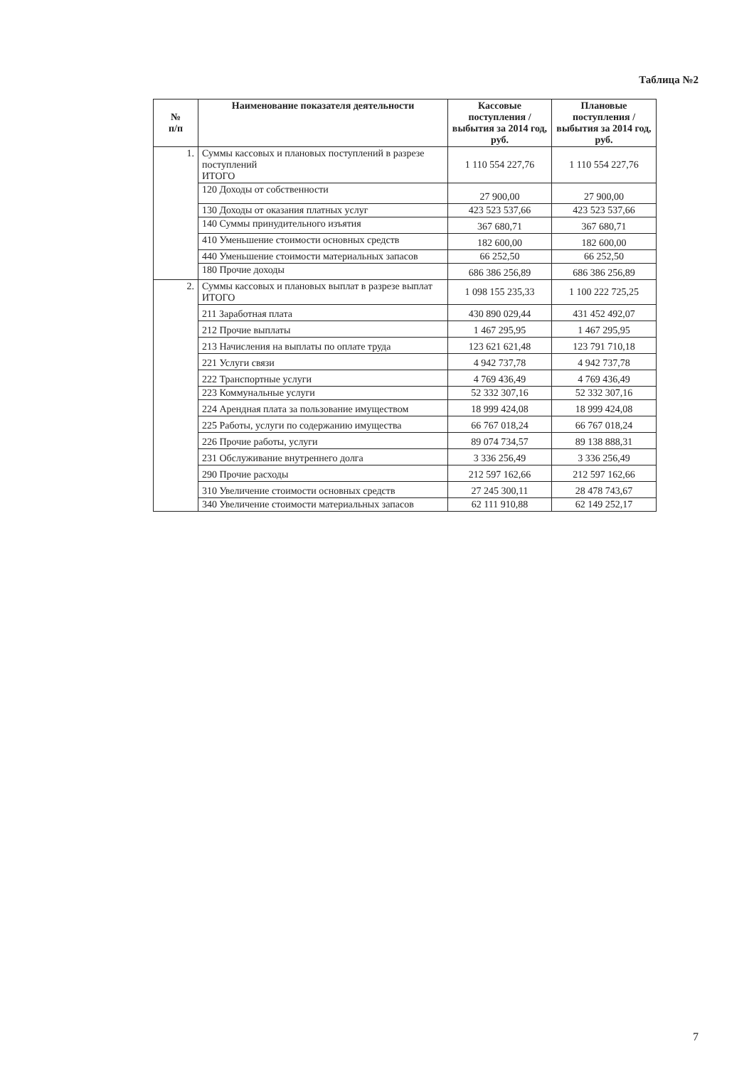Таблица №2
| № п/п | Наименование показателя деятельности | Кассовые поступления / выбытия за 2014 год, руб. | Плановые поступления / выбытия за 2014 год, руб. |
| --- | --- | --- | --- |
| 1. | Суммы кассовых и плановых поступлений в разрезе поступлений ИТОГО | 1 110 554 227,76 | 1 110 554 227,76 |
| | 120 Доходы от собственности | 27 900,00 | 27 900,00 |
| | 130 Доходы от оказания платных услуг | 423 523 537,66 | 423 523 537,66 |
| | 140 Суммы принудительного изъятия | 367 680,71 | 367 680,71 |
| | 410 Уменьшение стоимости основных средств | 182 600,00 | 182 600,00 |
| | 440 Уменьшение стоимости материальных запасов | 66 252,50 | 66 252,50 |
| | 180 Прочие доходы | 686 386 256,89 | 686 386 256,89 |
| 2. | Суммы кассовых и плановых выплат в разрезе выплат ИТОГО | 1 098 155 235,33 | 1 100 222 725,25 |
| | 211 Заработная плата | 430 890 029,44 | 431 452 492,07 |
| | 212 Прочие выплаты | 1 467 295,95 | 1 467 295,95 |
| | 213 Начисления на выплаты по оплате труда | 123 621 621,48 | 123 791 710,18 |
| | 221 Услуги связи | 4 942 737,78 | 4 942 737,78 |
| | 222 Транспортные услуги | 4 769 436,49 | 4 769 436,49 |
| | 223 Коммунальные услуги | 52 332 307,16 | 52 332 307,16 |
| | 224 Арендная плата за пользование имуществом | 18 999 424,08 | 18 999 424,08 |
| | 225 Работы, услуги по содержанию имущества | 66 767 018,24 | 66 767 018,24 |
| | 226 Прочие работы, услуги | 89 074 734,57 | 89 138 888,31 |
| | 231 Обслуживание внутреннего долга | 3 336 256,49 | 3 336 256,49 |
| | 290 Прочие расходы | 212 597 162,66 | 212 597 162,66 |
| | 310 Увеличение стоимости основных средств | 27 245 300,11 | 28 478 743,67 |
| | 340 Увеличение стоимости материальных запасов | 62 111 910,88 | 62 149 252,17 |
7